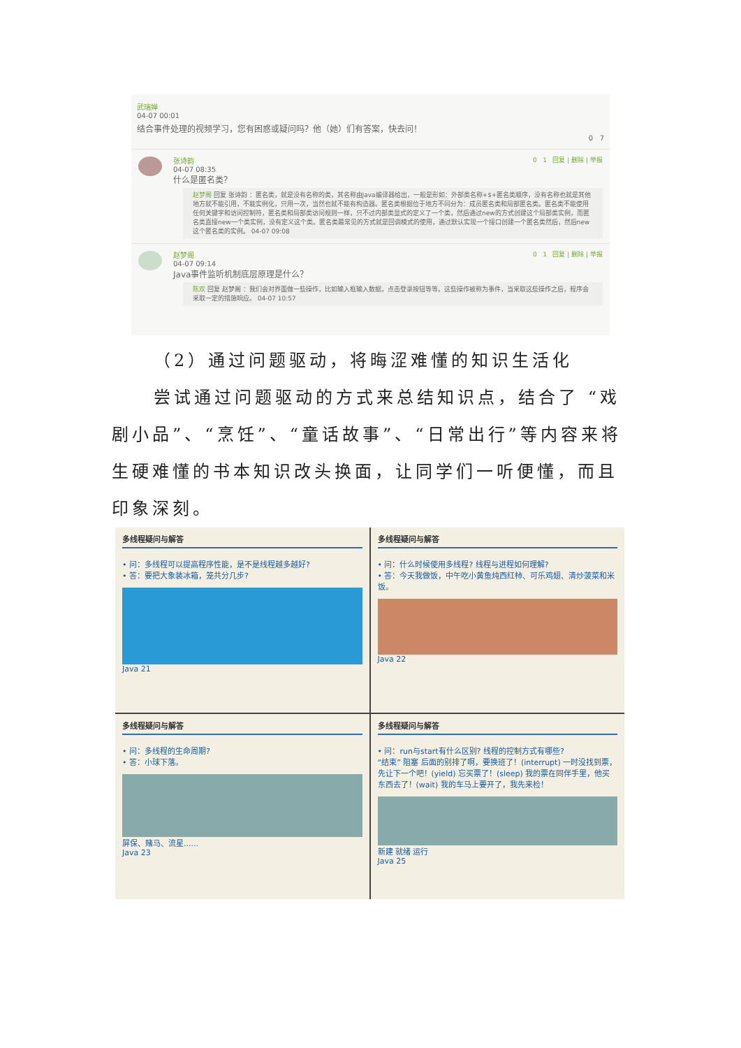武瑞婵
04-07 00:01
结合事件处理的视频学习，您有困惑或疑问吗？他（她）们有答案，快去问！
0 7
0 1 回复 | 删除 | 举报
张诗韵
04-07 08:35
什么是匿名类？
赵梦阁 回复 张诗韵 ：匿名类，就是没有名称的类，其名称由Java编译器给出，一般是形如：外部类名称+$+匿名类顺序，没有名称也就是其他地方就不能引用，不能实例化，只用一次，当然也就不能有构造器。匿名类根据位于地方不同分为：成员匿名类和局部匿名类。匿名类不能使用任何关键字和访问控制符，匿名类和局部类访问规则一样，只不过内部类显式的定义了一个类，然后通过new的方式创建这个局部类实例，而匿名类直接new一个类实例，没有定义这个类。匿名类最常见的方式就是回调模式的使用，通过默认实现一个接口创建一个匿名类然后，然后new这个匿名类的实例。 04-07 09:08
0 1 回复 | 删除 | 举报
赵梦阁
04-07 09:14
Java事件监听机制底层原理是什么？
陈欢 回复 赵梦阁 ：我们会对界面做一些操作，比如输入框输入数据，点击登录按钮等等。这些操作被称为事件，当采取这些操作之后，程序会采取一定的措施响应。 04-07 10:57
（2）通过问题驱动，将晦涩难懂的知识生活化
尝试通过问题驱动的方式来总结知识点，结合了 “戏剧小品”、“烹饪”、“童话故事”、“日常出行”等内容来将生硬难懂的书本知识改头换面，让同学们一听便懂，而且印象深刻。
多线程疑问与解答
• 问：多线程可以提高程序性能，是不是线程越多越好?
• 答：要把大象装冰箱，笼共分几步?
Java 21
多线程疑问与解答
• 问：什么时候使用多线程? 线程与进程如何理解?
• 答：今天我做饭，中午吃小黄鱼炖西红柿、可乐鸡翅、清炒菠菜和米饭。
Java 22
多线程疑问与解答
• 问：多线程的生命周期?
• 答：小球下落。
屏保、赌马、流星......
Java 23
多线程疑问与解答
• 问：run与start有什么区别? 线程的控制方式有哪些?
“结束” 阻塞 后面的别排了啊，要换班了！(interrupt) 一时没找到票，先让下一个吧！(yield) 忘买票了！(sleep) 我的票在同伴手里，他买东西去了！(wait) 我的车马上要开了，我先来检！
新建 就绪 运行
Java 25